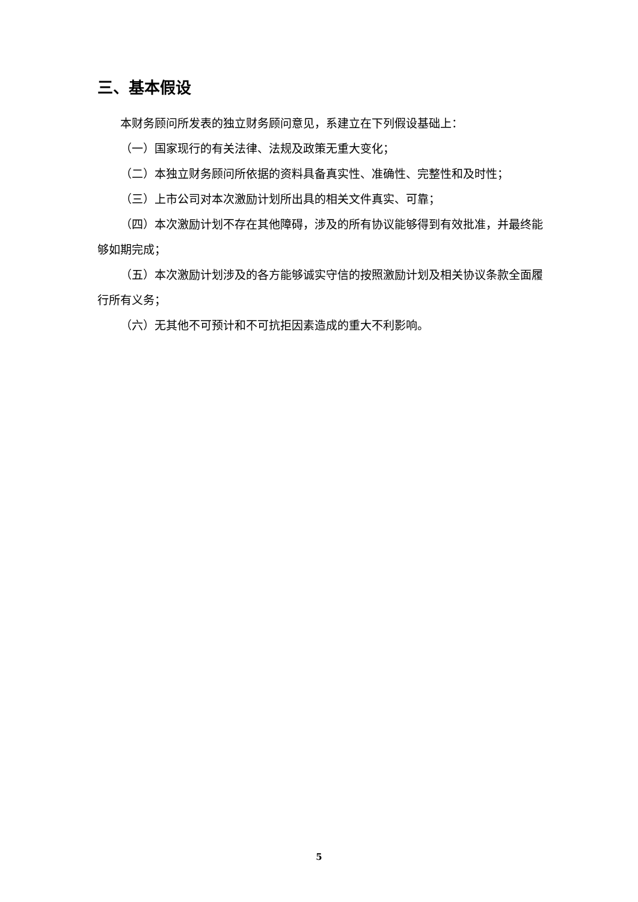三、基本假设
本财务顾问所发表的独立财务顾问意见，系建立在下列假设基础上：
（一）国家现行的有关法律、法规及政策无重大变化；
（二）本独立财务顾问所依据的资料具备真实性、准确性、完整性和及时性；
（三）上市公司对本次激励计划所出具的相关文件真实、可靠；
（四）本次激励计划不存在其他障碍，涉及的所有协议能够得到有效批准，并最终能够如期完成；
（五）本次激励计划涉及的各方能够诚实守信的按照激励计划及相关协议条款全面履行所有义务；
（六）无其他不可预计和不可抗拒因素造成的重大不利影响。
5